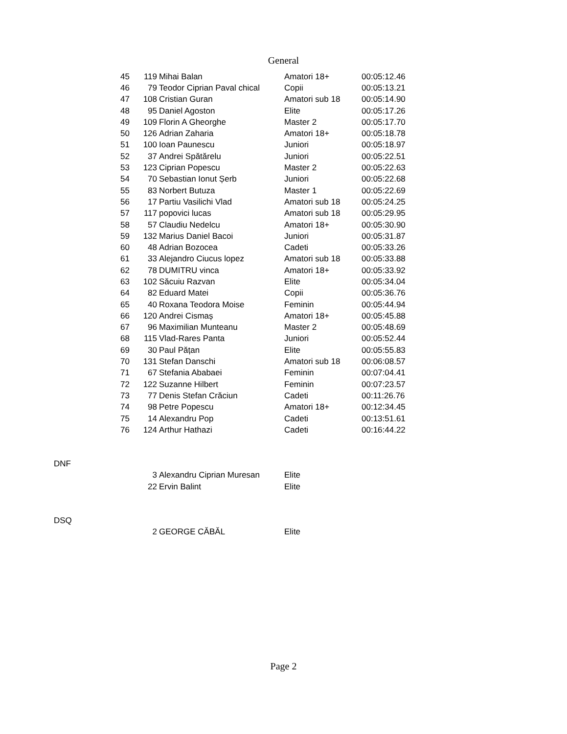General
| 45 | 119 | Mihai Balan | Amatori 18+ | 00:05:12.46 |
| 46 | 79 | Teodor Ciprian Paval chical | Copii | 00:05:13.21 |
| 47 | 108 | Cristian Guran | Amatori sub 18 | 00:05:14.90 |
| 48 | 95 | Daniel Agoston | Elite | 00:05:17.26 |
| 49 | 109 | Florin A Gheorghe | Master 2 | 00:05:17.70 |
| 50 | 126 | Adrian Zaharia | Amatori 18+ | 00:05:18.78 |
| 51 | 100 | Ioan Paunescu | Juniori | 00:05:18.97 |
| 52 | 37 | Andrei Spătărelu | Juniori | 00:05:22.51 |
| 53 | 123 | Ciprian Popescu | Master 2 | 00:05:22.63 |
| 54 | 70 | Sebastian Ionut Șerb | Juniori | 00:05:22.68 |
| 55 | 83 | Norbert Butuza | Master 1 | 00:05:22.69 |
| 56 | 17 | Partiu Vasilichi Vlad | Amatori sub 18 | 00:05:24.25 |
| 57 | 117 | popovici lucas | Amatori sub 18 | 00:05:29.95 |
| 58 | 57 | Claudiu Nedelcu | Amatori 18+ | 00:05:30.90 |
| 59 | 132 | Marius Daniel Bacoi | Juniori | 00:05:31.87 |
| 60 | 48 | Adrian Bozocea | Cadeti | 00:05:33.26 |
| 61 | 33 | Alejandro Ciucus lopez | Amatori sub 18 | 00:05:33.88 |
| 62 | 78 | DUMITRU vinca | Amatori 18+ | 00:05:33.92 |
| 63 | 102 | Săcuiu Razvan | Elite | 00:05:34.04 |
| 64 | 82 | Eduard Matei | Copii | 00:05:36.76 |
| 65 | 40 | Roxana Teodora Moise | Feminin | 00:05:44.94 |
| 66 | 120 | Andrei Cismaș | Amatori 18+ | 00:05:45.88 |
| 67 | 96 | Maximilian Munteanu | Master 2 | 00:05:48.69 |
| 68 | 115 | Vlad-Rares Panta | Juniori | 00:05:52.44 |
| 69 | 30 | Paul Pățan | Elite | 00:05:55.83 |
| 70 | 131 | Stefan Danschi | Amatori sub 18 | 00:06:08.57 |
| 71 | 67 | Stefania Ababaei | Feminin | 00:07:04.41 |
| 72 | 122 | Suzanne Hilbert | Feminin | 00:07:23.57 |
| 73 | 77 | Denis Stefan Crăciun | Cadeti | 00:11:26.76 |
| 74 | 98 | Petre Popescu | Amatori 18+ | 00:12:34.45 |
| 75 | 14 | Alexandru Pop | Cadeti | 00:13:51.61 |
| 76 | 124 | Arthur Hathazi | Cadeti | 00:16:44.22 |
| DNF | | | | |
| | 3 | Alexandru Ciprian Muresan | Elite | |
| | 22 | Ervin Balint | Elite | |
| DSQ | | | | |
| | 2 | GEORGE CĂBĂL | Elite | |
Page 2